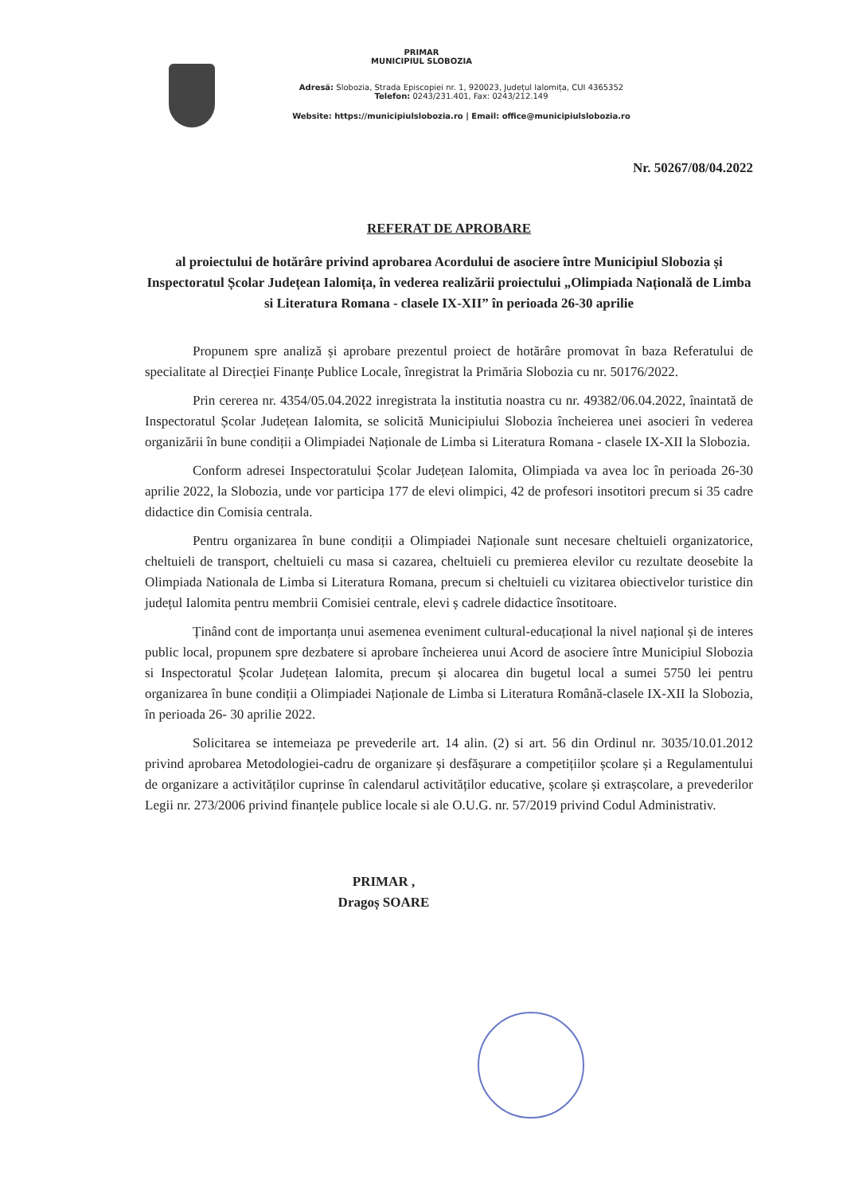PRIMAR
MUNICIPIUL SLOBOZIA
Adresă: Slobozia, Strada Episcopiei nr. 1, 920023, Județul Ialomița, CUI 4365352
Telefon: 0243/231.401, Fax: 0243/212.149
Website: https://municipiulslobozia.ro | Email: office@municipiulslobozia.ro
Nr. 50267/08/04.2022
REFERAT DE APROBARE
al proiectului de hotărâre privind aprobarea Acordului de asociere între Municipiul Slobozia și Inspectoratul Școlar Județean Ialomița, în vederea realizării proiectului „Olimpiada Națională de Limba si Literatura Romana - clasele IX-XII” în perioada 26-30 aprilie
Propunem spre analiză și aprobare prezentul proiect de hotărâre promovat în baza Referatului de specialitate al Direcției Finanțe Publice Locale, înregistrat la Primăria Slobozia cu nr. 50176/2022.
Prin cererea nr. 4354/05.04.2022 inregistrata la institutia noastra cu nr. 49382/06.04.2022, înaintată de Inspectoratul Școlar Județean Ialomita, se solicită Municipiului Slobozia încheierea unei asocieri în vederea organizării în bune condiții a Olimpiadei Naționale de Limba si Literatura Romana - clasele IX-XII la Slobozia.
Conform adresei Inspectoratului Școlar Județean Ialomita, Olimpiada va avea loc în perioada 26-30 aprilie 2022, la Slobozia, unde vor participa 177 de elevi olimpici, 42 de profesori insotitori precum si 35 cadre didactice din Comisia centrala.
Pentru organizarea în bune condiții a Olimpiadei Naționale sunt necesare cheltuieli organizatorice, cheltuieli de transport, cheltuieli cu masa si cazarea, cheltuieli cu premierea elevilor cu rezultate deosebite la Olimpiada Nationala de Limba si Literatura Romana, precum si cheltuieli cu vizitarea obiectivelor turistice din județul Ialomita pentru membrii Comisiei centrale, elevi ș cadrele didactice însotitoare.
Ținând cont de importanța unui asemenea eveniment cultural-educațional la nivel național și de interes public local, propunem spre dezbatere si aprobare încheierea unui Acord de asociere între Municipiul Slobozia si Inspectoratul Școlar Județean Ialomita, precum și alocarea din bugetul local a sumei 5750 lei pentru organizarea în bune condiții a Olimpiadei Naționale de Limba si Literatura Română-clasele IX-XII la Slobozia, în perioada 26- 30 aprilie 2022.
Solicitarea se intemeiaza pe prevederile art. 14 alin. (2) si art. 56 din Ordinul nr. 3035/10.01.2012 privind aprobarea Metodologiei-cadru de organizare și desfășurare a competițiilor școlare și a Regulamentului de organizare a activităților cuprinse în calendarul activităților educative, școlare și extrașcolare, a prevederilor Legii nr. 273/2006 privind finanțele publice locale si ale O.U.G. nr. 57/2019 privind Codul Administrativ.
PRIMAR ,
Dragoș SOARE